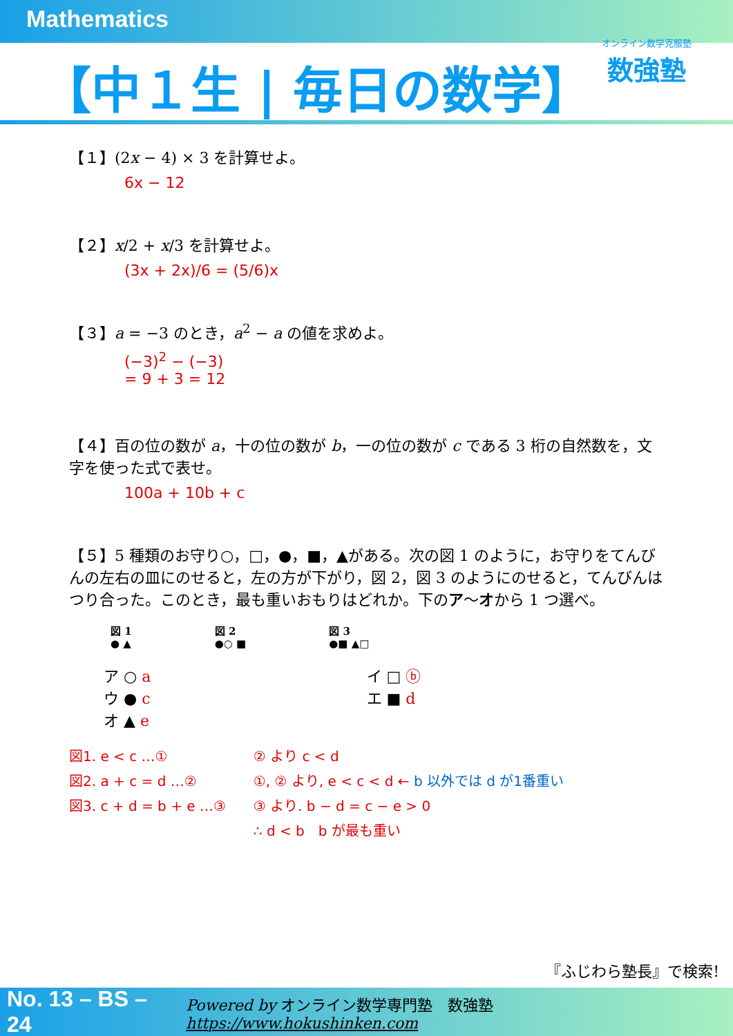Mathematics
【中１生 | 毎日の数学】
オンライン数学克服塾
数強塾
【１】(2x − 4) × 3 を計算せよ。
6x − 12
【２】x/2 + x/3 を計算せよ。
(3x + 2x)/6 = (5/6)x
【３】a = −3 のとき，a<sup>2</sup> − a の値を求めよ。
(−3)<sup>2</sup> − (−3)
= 9 + 3 = 12
【４】百の位の数が a，十の位の数が b，一の位の数が c である 3 桁の自然数を，文字を使った式で表せ。
100a + 10b + c
【５】5 種類のお守り○，□，●，■，▲がある。次の図 1 のように，お守りをてんびんの左右の皿にのせると，左の方が下がり，図 2，図 3 のようにのせると，てんびんはつり合った。このとき，最も重いおもりはどれか。下のア〜オから 1 つ選べ。
図 1
● ▲
図 2
●○ ■
図 3
●■ ▲□
ア ○ a
ウ ● c
オ ▲ e
イ □ ⓑ
エ ■ d
図1. e < c …①
図2. a + c = d …②
図3. c + d = b + e …③
② より c < d
①, ② より, e < c < d ← b 以外では d が1番重い
③ より. b − d = c − e > 0
∴ d < b　b が最も重い
『ふじわら塾長』で検索!
No. 13 – BS – 24 Powered by オンライン数学専門塾　数強塾 https://www.hokushinken.com